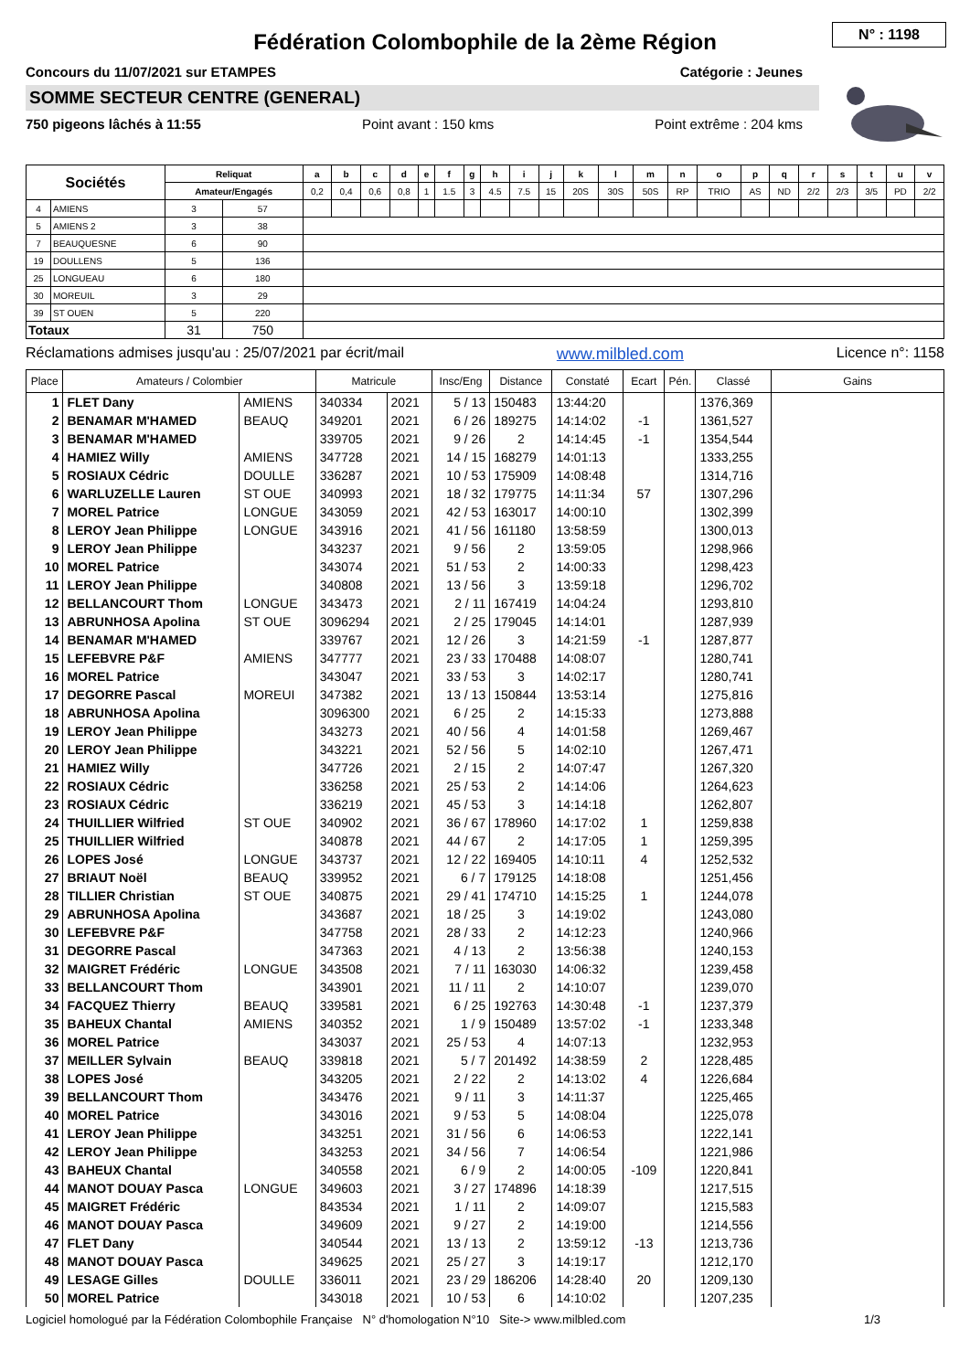Fédération Colombophile de la 2ème Région
N° : 1198
Concours du 11/07/2021 sur ETAMPES Catégorie : Jeunes
SOMME SECTEUR CENTRE (GENERAL)
750 pigeons lâchés à 11:55 Point avant : 150 kms Point extrême : 204 kms
| Sociétés | | Reliquat | | a | b | c | d | e | f | g | h | i | j | k | l | m | n | o | p | q | r | s | t | u | v |
| --- | --- | --- | --- | --- | --- | --- | --- | --- | --- | --- | --- | --- | --- | --- | --- | --- | --- | --- | --- | --- | --- | --- | --- | --- | --- |
| | | Amateur/Engagés | | 0,2 | 0,4 | 0,6 | 0,8 | 1 | 1.5 | 3 | 4.5 | 7.5 | 15 | 20S | 30S | 50S | RP | TRIO | AS | ND | 2/2 | 2/3 | 3/5 | PD | 2/2 |
| 4 | AMIENS | 3 | 57 | | | | | | | | | | | | | | | | | | | | | | |
| 5 | AMIENS 2 | 3 | 38 | | | | | | | | | | | | | | | | | | | | | | |
| 7 | BEAUQUESNE | 6 | 90 | | | | | | | | | | | | | | | | | | | | | | |
| 19 | DOULLENS | 5 | 136 | | | | | | | | | | | | | | | | | | | | | | |
| 25 | LONGUEAU | 6 | 180 | | | | | | | | | | | | | | | | | | | | | | |
| 30 | MOREUIL | 3 | 29 | | | | | | | | | | | | | | | | | | | | | | |
| 39 | ST OUEN | 5 | 220 | | | | | | | | | | | | | | | | | | | | | | |
| Totaux | | 31 | 750 | | | | | | | | | | | | | | | | | | | | | | |
Réclamations admises jusqu'au : 25/07/2021 par écrit/mail www.milbled.com Licence n°: 1158
| Place | Amateurs / Colombier | | Matricule | | Insc/Eng | Distance | Constaté | Ecart | Pén. | Classé | Gains |
| --- | --- | --- | --- | --- | --- | --- | --- | --- | --- | --- | --- |
| 1 | FLET Dany | AMIENS | 340334 | 2021 | 5 / 13 | 150483 | 13:44:20 | | | 1376,369 | |
| 2 | BENAMAR M'HAMED | BEAUQ | 349201 | 2021 | 6 / 26 | 189275 | 14:14:02 | -1 | | 1361,527 | |
| 3 | BENAMAR M'HAMED | | 339705 | 2021 | 9 / 26 | 2 | 14:14:45 | -1 | | 1354,544 | |
| 4 | HAMIEZ Willy | AMIENS | 347728 | 2021 | 14 / 15 | 168279 | 14:01:13 | | | 1333,255 | |
| 5 | ROSIAUX Cédric | DOULLE | 336287 | 2021 | 10 / 53 | 175909 | 14:08:48 | | | 1314,716 | |
| 6 | WARLUZELLE Lauren | ST OUE | 340993 | 2021 | 18 / 32 | 179775 | 14:11:34 | 57 | | 1307,296 | |
| 7 | MOREL Patrice | LONGUE | 343059 | 2021 | 42 / 53 | 163017 | 14:00:10 | | | 1302,399 | |
| 8 | LEROY Jean Philippe | LONGUE | 343916 | 2021 | 41 / 56 | 161180 | 13:58:59 | | | 1300,013 | |
| 9 | LEROY Jean Philippe | | 343237 | 2021 | 9 / 56 | 2 | 13:59:05 | | | 1298,966 | |
| 10 | MOREL Patrice | | 343074 | 2021 | 51 / 53 | 2 | 14:00:33 | | | 1298,423 | |
| 11 | LEROY Jean Philippe | | 340808 | 2021 | 13 / 56 | 3 | 13:59:18 | | | 1296,702 | |
| 12 | BELLANCOURT Thom | LONGUE | 343473 | 2021 | 2 / 11 | 167419 | 14:04:24 | | | 1293,810 | |
| 13 | ABRUNHOSA Apolina | ST OUE | 3096294 | 2021 | 2 / 25 | 179045 | 14:14:01 | | | 1287,939 | |
| 14 | BENAMAR M'HAMED | | 339767 | 2021 | 12 / 26 | 3 | 14:21:59 | -1 | | 1287,877 | |
| 15 | LEFEBVRE P&F | AMIENS | 347777 | 2021 | 23 / 33 | 170488 | 14:08:07 | | | 1280,741 | |
| 16 | MOREL Patrice | | 343047 | 2021 | 33 / 53 | 3 | 14:02:17 | | | 1280,741 | |
| 17 | DEGORRE Pascal | MOREUI | 347382 | 2021 | 13 / 13 | 150844 | 13:53:14 | | | 1275,816 | |
| 18 | ABRUNHOSA Apolina | | 3096300 | 2021 | 6 / 25 | 2 | 14:15:33 | | | 1273,888 | |
| 19 | LEROY Jean Philippe | | 343273 | 2021 | 40 / 56 | 4 | 14:01:58 | | | 1269,467 | |
| 20 | LEROY Jean Philippe | | 343221 | 2021 | 52 / 56 | 5 | 14:02:10 | | | 1267,471 | |
| 21 | HAMIEZ Willy | | 347726 | 2021 | 2 / 15 | 2 | 14:07:47 | | | 1267,320 | |
| 22 | ROSIAUX Cédric | | 336258 | 2021 | 25 / 53 | 2 | 14:14:06 | | | 1264,623 | |
| 23 | ROSIAUX Cédric | | 336219 | 2021 | 45 / 53 | 3 | 14:14:18 | | | 1262,807 | |
| 24 | THUILLIER Wilfried | ST OUE | 340902 | 2021 | 36 / 67 | 178960 | 14:17:02 | 1 | | 1259,838 | |
| 25 | THUILLIER Wilfried | | 340878 | 2021 | 44 / 67 | 2 | 14:17:05 | 1 | | 1259,395 | |
| 26 | LOPES José | LONGUE | 343737 | 2021 | 12 / 22 | 169405 | 14:10:11 | 4 | | 1252,532 | |
| 27 | BRIAUT Noël | BEAUQ | 339952 | 2021 | 6 / 7 | 179125 | 14:18:08 | | | 1251,456 | |
| 28 | TILLIER Christian | ST OUE | 340875 | 2021 | 29 / 41 | 174710 | 14:15:25 | 1 | | 1244,078 | |
| 29 | ABRUNHOSA Apolina | | 343687 | 2021 | 18 / 25 | 3 | 14:19:02 | | | 1243,080 | |
| 30 | LEFEBVRE P&F | | 347758 | 2021 | 28 / 33 | 2 | 14:12:23 | | | 1240,966 | |
| 31 | DEGORRE Pascal | | 347363 | 2021 | 4 / 13 | 2 | 13:56:38 | | | 1240,153 | |
| 32 | MAIGRET Frédéric | LONGUE | 343508 | 2021 | 7 / 11 | 163030 | 14:06:32 | | | 1239,458 | |
| 33 | BELLANCOURT Thom | | 343901 | 2021 | 11 / 11 | 2 | 14:10:07 | | | 1239,070 | |
| 34 | FACQUEZ Thierry | BEAUQ | 339581 | 2021 | 6 / 25 | 192763 | 14:30:48 | -1 | | 1237,379 | |
| 35 | BAHEUX Chantal | AMIENS | 340352 | 2021 | 1 / 9 | 150489 | 13:57:02 | -1 | | 1233,348 | |
| 36 | MOREL Patrice | | 343037 | 2021 | 25 / 53 | 4 | 14:07:13 | | | 1232,953 | |
| 37 | MEILLER Sylvain | BEAUQ | 339818 | 2021 | 5 / 7 | 201492 | 14:38:59 | 2 | | 1228,485 | |
| 38 | LOPES José | | 343205 | 2021 | 2 / 22 | 2 | 14:13:02 | 4 | | 1226,684 | |
| 39 | BELLANCOURT Thom | | 343476 | 2021 | 9 / 11 | 3 | 14:11:37 | | | 1225,465 | |
| 40 | MOREL Patrice | | 343016 | 2021 | 9 / 53 | 5 | 14:08:04 | | | 1225,078 | |
| 41 | LEROY Jean Philippe | | 343251 | 2021 | 31 / 56 | 6 | 14:06:53 | | | 1222,141 | |
| 42 | LEROY Jean Philippe | | 343253 | 2021 | 34 / 56 | 7 | 14:06:54 | | | 1221,986 | |
| 43 | BAHEUX Chantal | | 340558 | 2021 | 6 / 9 | 2 | 14:00:05 | -109 | | 1220,841 | |
| 44 | MANOT DOUAY Pasca | LONGUE | 349603 | 2021 | 3 / 27 | 174896 | 14:18:39 | | | 1217,515 | |
| 45 | MAIGRET Frédéric | | 843534 | 2021 | 1 / 11 | 2 | 14:09:07 | | | 1215,583 | |
| 46 | MANOT DOUAY Pasca | | 349609 | 2021 | 9 / 27 | 2 | 14:19:00 | | | 1214,556 | |
| 47 | FLET Dany | | 340544 | 2021 | 13 / 13 | 2 | 13:59:12 | -13 | | 1213,736 | |
| 48 | MANOT DOUAY Pasca | | 349625 | 2021 | 25 / 27 | 3 | 14:19:17 | | | 1212,170 | |
| 49 | LESAGE Gilles | DOULLE | 336011 | 2021 | 23 / 29 | 186206 | 14:28:40 | 20 | | 1209,130 | |
| 50 | MOREL Patrice | | 343018 | 2021 | 10 / 53 | 6 | 14:10:02 | | | 1207,235 | |
Logiciel homologué par la Fédération Colombophile Française N° d'homologation N°10 Site-> www.milbled.com 1/3